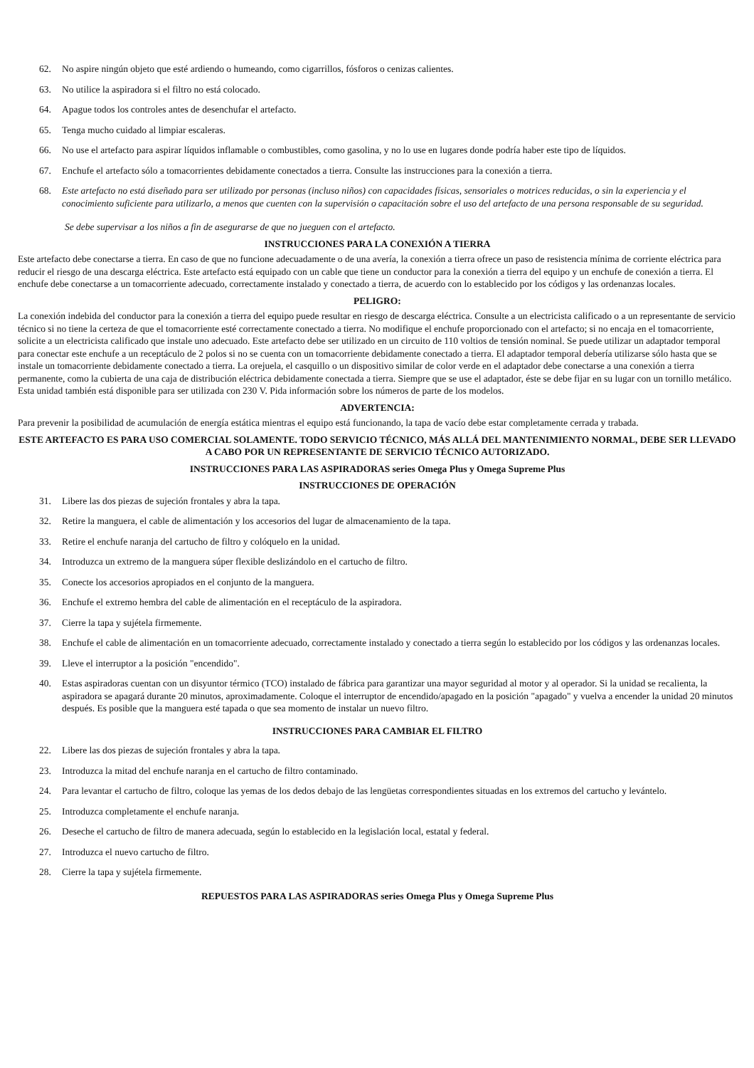62. No aspire ningún objeto que esté ardiendo o humeando, como cigarrillos, fósforos o cenizas calientes.
63. No utilice la aspiradora si el filtro no está colocado.
64. Apague todos los controles antes de desenchufar el artefacto.
65. Tenga mucho cuidado al limpiar escaleras.
66. No use el artefacto para aspirar líquidos inflamable o combustibles, como gasolina, y no lo use en lugares donde podría haber este tipo de líquidos.
67. Enchufe el artefacto sólo a tomacorrientes debidamente conectados a tierra. Consulte las instrucciones para la conexión a tierra.
68. Este artefacto no está diseñado para ser utilizado por personas (incluso niños) con capacidades físicas, sensoriales o motrices reducidas, o sin la experiencia y el conocimiento suficiente para utilizarlo, a menos que cuenten con la supervisión o capacitación sobre el uso del artefacto de una persona responsable de su seguridad.
Se debe supervisar a los niños a fin de asegurarse de que no jueguen con el artefacto.
INSTRUCCIONES PARA LA CONEXIÓN A TIERRA
Este artefacto debe conectarse a tierra. En caso de que no funcione adecuadamente o de una avería, la conexión a tierra ofrece un paso de resistencia mínima de corriente eléctrica para reducir el riesgo de una descarga eléctrica. Este artefacto está equipado con un cable que tiene un conductor para la conexión a tierra del equipo y un enchufe de conexión a tierra. El enchufe debe conectarse a un tomacorriente adecuado, correctamente instalado y conectado a tierra, de acuerdo con lo establecido por los códigos y las ordenanzas locales.
PELIGRO:
La conexión indebida del conductor para la conexión a tierra del equipo puede resultar en riesgo de descarga eléctrica. Consulte a un electricista calificado o a un representante de servicio técnico si no tiene la certeza de que el tomacorriente esté correctamente conectado a tierra. No modifique el enchufe proporcionado con el artefacto; si no encaja en el tomacorriente, solicite a un electricista calificado que instale uno adecuado. Este artefacto debe ser utilizado en un circuito de 110 voltios de tensión nominal. Se puede utilizar un adaptador temporal para conectar este enchufe a un receptáculo de 2 polos si no se cuenta con un tomacorriente debidamente conectado a tierra. El adaptador temporal debería utilizarse sólo hasta que se instale un tomacorriente debidamente conectado a tierra. La orejuela, el casquillo o un dispositivo similar de color verde en el adaptador debe conectarse a una conexión a tierra permanente, como la cubierta de una caja de distribución eléctrica debidamente conectada a tierra. Siempre que se use el adaptador, éste se debe fijar en su lugar con un tornillo metálico. Esta unidad también está disponible para ser utilizada con 230 V. Pida información sobre los números de parte de los modelos.
ADVERTENCIA:
Para prevenir la posibilidad de acumulación de energía estática mientras el equipo está funcionando, la tapa de vacío debe estar completamente cerrada y trabada.
ESTE ARTEFACTO ES PARA USO COMERCIAL SOLAMENTE. TODO SERVICIO TÉCNICO, MÁS ALLÁ DEL MANTENIMIENTO NORMAL, DEBE SER LLEVADO A CABO POR UN REPRESENTANTE DE SERVICIO TÉCNICO AUTORIZADO.
INSTRUCCIONES PARA LAS ASPIRADORAS series Omega Plus y Omega Supreme Plus
INSTRUCCIONES DE OPERACIÓN
31. Libere las dos piezas de sujeción frontales y abra la tapa.
32. Retire la manguera, el cable de alimentación y los accesorios del lugar de almacenamiento de la tapa.
33. Retire el enchufe naranja del cartucho de filtro y colóquelo en la unidad.
34. Introduzca un extremo de la manguera súper flexible deslizándolo en el cartucho de filtro.
35. Conecte los accesorios apropiados en el conjunto de la manguera.
36. Enchufe el extremo hembra del cable de alimentación en el receptáculo de la aspiradora.
37. Cierre la tapa y sujétela firmemente.
38. Enchufe el cable de alimentación en un tomacorriente adecuado, correctamente instalado y conectado a tierra según lo establecido por los códigos y las ordenanzas locales.
39. Lleve el interruptor a la posición "encendido".
40. Estas aspiradoras cuentan con un disyuntor térmico (TCO) instalado de fábrica para garantizar una mayor seguridad al motor y al operador. Si la unidad se recalienta, la aspiradora se apagará durante 20 minutos, aproximadamente. Coloque el interruptor de encendido/apagado en la posición "apagado" y vuelva a encender la unidad 20 minutos después. Es posible que la manguera esté tapada o que sea momento de instalar un nuevo filtro.
INSTRUCCIONES PARA CAMBIAR EL FILTRO
22. Libere las dos piezas de sujeción frontales y abra la tapa.
23. Introduzca la mitad del enchufe naranja en el cartucho de filtro contaminado.
24. Para levantar el cartucho de filtro, coloque las yemas de los dedos debajo de las lengüetas correspondientes situadas en los extremos del cartucho y levántelo.
25. Introduzca completamente el enchufe naranja.
26. Deseche el cartucho de filtro de manera adecuada, según lo establecido en la legislación local, estatal y federal.
27. Introduzca el nuevo cartucho de filtro.
28. Cierre la tapa y sujétela firmemente.
REPUESTOS PARA LAS ASPIRADORAS series Omega Plus y Omega Supreme Plus